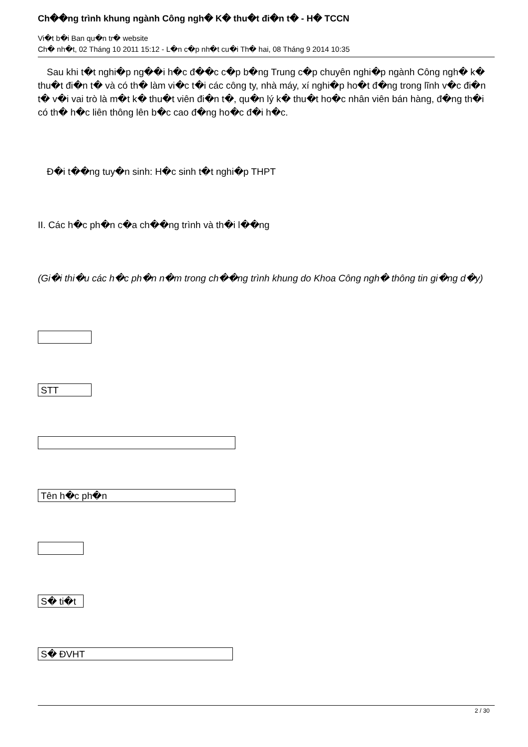Ch��ng trình khung ngành Công ngh� K� thu�t đi�n t� - H� TCCN
Vi�t b�i Ban qu�n tr� website
Ch� nh�t, 02 Tháng 10 2011 15:12 - L�n c�p nh�t cu�i Th� hai, 08 Tháng 9 2014 10:35
Sau khi t�t nghi�p ng��i h�c đ��c c�p b�ng Trung c�p chuyên nghi�p ngành Công ngh� k� thu�t đi�n t� và có th� làm vi�c t�i các công ty, nhà máy, xí nghi�p ho�t đ�ng trong lĩnh v�c đi�n t� v�i vai trò là m�t k� thu�t viên đi�n t�, qu�n lý k� thu�t ho�c nhân viên bán hàng, đ�ng th�i có th� h�c liên thông lên b�c cao đ�ng ho�c đ�i h�c.
Đ�i t��ng tuy�n sinh: H�c sinh t�t nghi�p THPT
II. Các h�c ph�n c�a ch��ng trình và th�i l��ng
(Gi�i thi�u các h�c ph�n n�m trong ch��ng trình khung do Khoa Công ngh� thông tin gi�ng d�y)
STT
Tên h�c ph�n
S� ti�t
S� ĐVHT
2 / 30